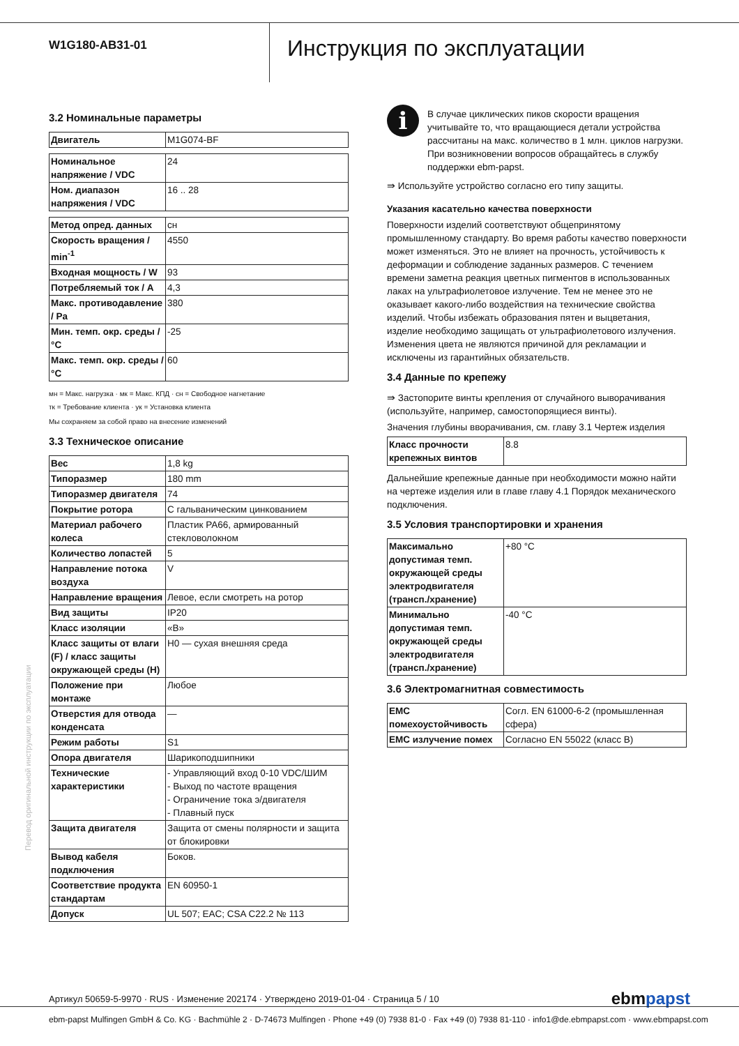W1G180-AB31-01
Инструкция по эксплуатации
3.2 Номинальные параметры
| Двигатель | M1G074-BF |
| Номинальное напряжение / VDC | 24 |
| Ном. диапазон напряжения / VDC | 16 .. 28 |
| Метод опред. данных | сн |
| Скорость вращения / min<sup>-1</sup> | 4550 |
| Входная мощность / W | 93 |
| Потребляемый ток / A | 4,3 |
| Макс. противодавление / Pa | 380 |
| Мин. темп. окр. среды / °C | -25 |
| Макс. темп. окр. среды / °C | 60 |
мн = Макс. нагрузка · мк = Макс. КПД · сн = Свободное нагнетание
тк = Требование клиента · ук = Установка клиента
Мы сохраняем за собой право на внесение изменений
3.3 Техническое описание
| Вес | 1,8 kg |
| Типоразмер | 180 mm |
| Типоразмер двигателя | 74 |
| Покрытие ротора | С гальваническим цинкованием |
| Материал рабочего колеса | Пластик PA66, армированный стекловолокном |
| Количество лопастей | 5 |
| Направление потока воздуха | V |
| Направление вращения | Левое, если смотреть на ротор |
| Вид защиты | IP20 |
| Класс изоляции | «B» |
| Класс защиты от влаги (F) / класс защиты окружающей среды (H) | H0 — сухая внешняя среда |
| Положение при монтаже | Любое |
| Отверстия для отвода конденсата | — |
| Режим работы | S1 |
| Опора двигателя | Шарикоподшипники |
| Технические характеристики | - Управляющий вход 0-10 VDC/ШИМ - Выход по частоте вращения - Ограничение тока э/двигателя - Плавный пуск |
| Защита двигателя | Защита от смены полярности и защита от блокировки |
| Вывод кабеля подключения | Боков. |
| Соответствие продукта стандартам | EN 60950-1 |
| Допуск | UL 507; EAC; CSA C22.2 № 113 |
i
В случае циклических пиков скорости вращения учитывайте то, что вращающиеся детали устройства рассчитаны на макс. количество в 1 млн. циклов нагрузки. При возникновении вопросов обращайтесь в службу поддержки ebm-papst.
⇛ Используйте устройство согласно его типу защиты.
Указания касательно качества поверхности
Поверхности изделий соответствуют общепринятому промышленному стандарту. Во время работы качество поверхности может изменяться. Это не влияет на прочность, устойчивость к деформации и соблюдение заданных размеров. С течением времени заметна реакция цветных пигментов в использованных лаках на ультрафиолетовое излучение. Тем не менее это не оказывает какого-либо воздействия на технические свойства изделий. Чтобы избежать образования пятен и выцветания, изделие необходимо защищать от ультрафиолетового излучения. Изменения цвета не являются причиной для рекламации и исключены из гарантийных обязательств.
3.4 Данные по крепежу
⇛ Застопорите винты крепления от случайного выворачивания (используйте, например, самостопорящиеся винты).
Значения глубины вворачивания, см. главу 3.1 Чертеж изделия
| Класс прочности крепежных винтов | 8.8 |
Дальнейшие крепежные данные при необходимости можно найти на чертеже изделия или в главе главу 4.1 Порядок механического подключения.
3.5 Условия транспортировки и хранения
| Максимально допустимая темп. окружающей среды электродвигателя (трансп./хранение) | +80 °C |
| Минимально допустимая темп. окружающей среды электродвигателя (трансп./хранение) | -40 °C |
3.6 Электромагнитная совместимость
| EMC помехоустойчивость | Согл. EN 61000-6-2 (промышленная сфера) |
| EMC излучение помех | Согласно EN 55022 (класс B) |
Перевод оригинальной инструкции по эксплуатации
Артикул 50659-5-9970 · RUS · Изменение 202174 · Утверждено 2019-01-04 · Страница 5 / 10 ebmpapst
ebm-papst Mulfingen GmbH & Co. KG · Bachmühle 2 · D-74673 Mulfingen · Phone +49 (0) 7938 81-0 · Fax +49 (0) 7938 81-110 · info1@de.ebmpapst.com · www.ebmpapst.com